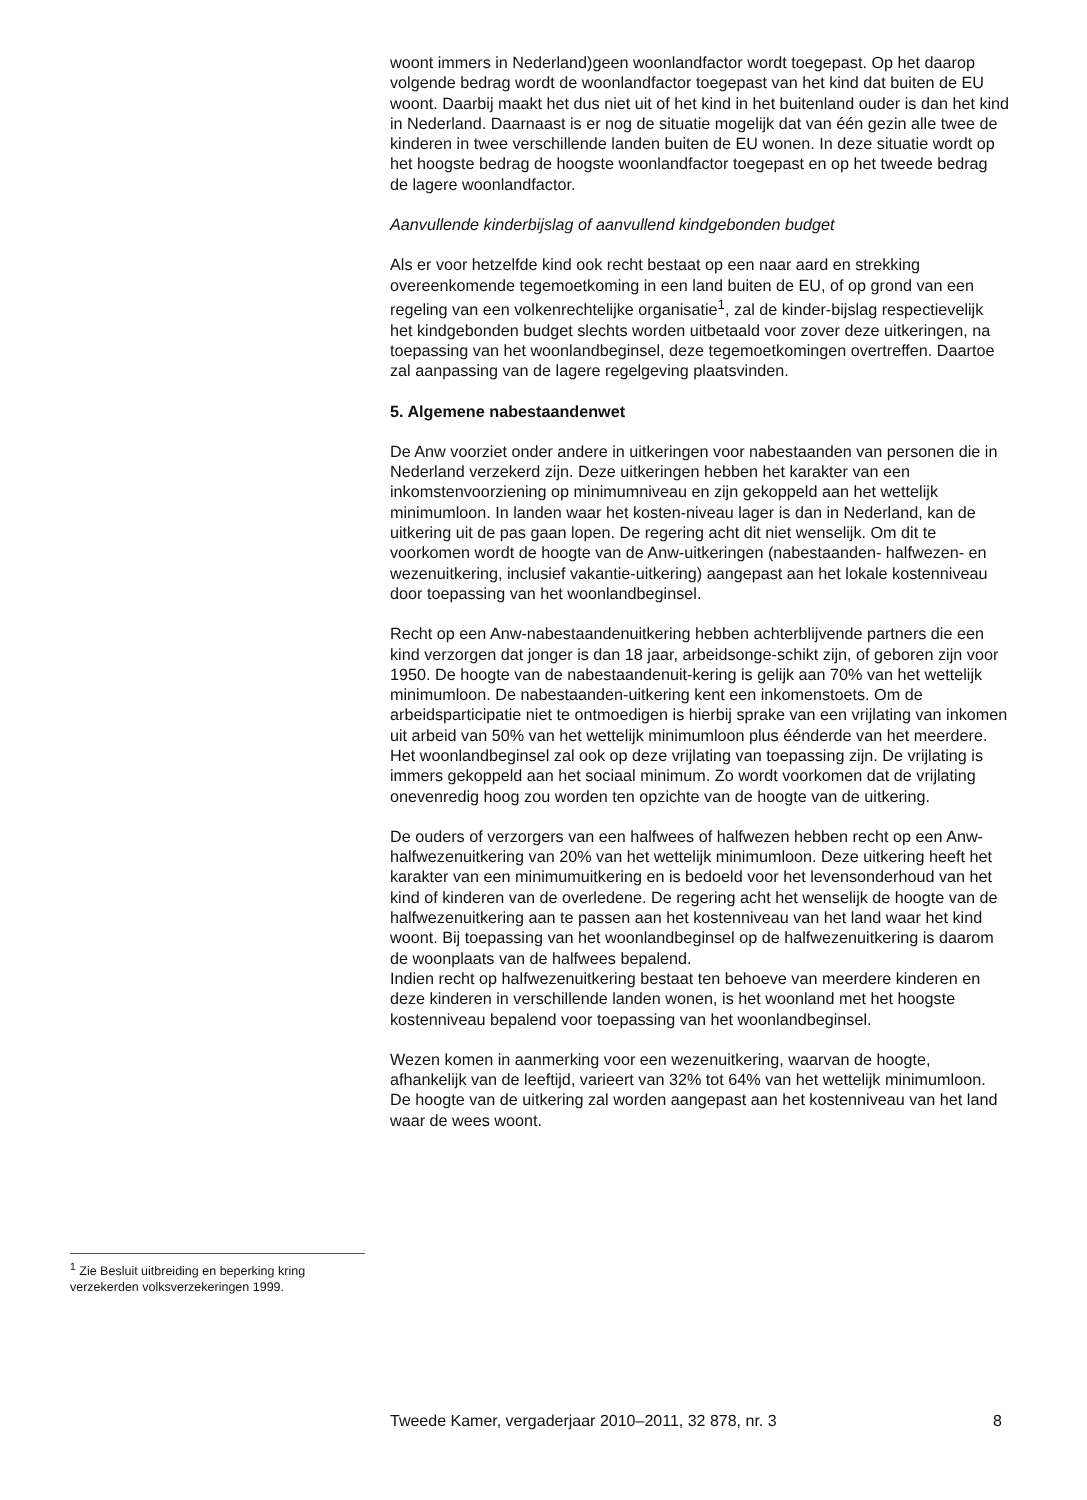woont immers in Nederland)geen woonlandfactor wordt toegepast. Op het daarop volgende bedrag wordt de woonlandfactor toegepast van het kind dat buiten de EU woont. Daarbij maakt het dus niet uit of het kind in het buitenland ouder is dan het kind in Nederland. Daarnaast is er nog de situatie mogelijk dat van één gezin alle twee de kinderen in twee verschillende landen buiten de EU wonen. In deze situatie wordt op het hoogste bedrag de hoogste woonlandfactor toegepast en op het tweede bedrag de lagere woonlandfactor.
Aanvullende kinderbijslag of aanvullend kindgebonden budget
Als er voor hetzelfde kind ook recht bestaat op een naar aard en strekking overeenkomende tegemoetkoming in een land buiten de EU, of op grond van een regeling van een volkenrechtelijke organisatie<sup>1</sup>, zal de kinder-bijslag respectievelijk het kindgebonden budget slechts worden uitbetaald voor zover deze uitkeringen, na toepassing van het woonlandbeginsel, deze tegemoetkomingen overtreffen. Daartoe zal aanpassing van de lagere regelgeving plaatsvinden.
5. Algemene nabestaandenwet
De Anw voorziet onder andere in uitkeringen voor nabestaanden van personen die in Nederland verzekerd zijn. Deze uitkeringen hebben het karakter van een inkomstenvoorziening op minimumniveau en zijn gekoppeld aan het wettelijk minimumloon. In landen waar het kosten-niveau lager is dan in Nederland, kan de uitkering uit de pas gaan lopen. De regering acht dit niet wenselijk. Om dit te voorkomen wordt de hoogte van de Anw-uitkeringen (nabestaanden- halfwezen- en wezenuitkering, inclusief vakantie-uitkering) aangepast aan het lokale kostenniveau door toepassing van het woonlandbeginsel.
Recht op een Anw-nabestaandenuitkering hebben achterblijvende partners die een kind verzorgen dat jonger is dan 18 jaar, arbeidsonge-schikt zijn, of geboren zijn voor 1950. De hoogte van de nabestaandenuit-kering is gelijk aan 70% van het wettelijk minimumloon. De nabestaanden-uitkering kent een inkomenstoets. Om de arbeidsparticipatie niet te ontmoedigen is hierbij sprake van een vrijlating van inkomen uit arbeid van 50% van het wettelijk minimumloon plus éénderde van het meerdere. Het woonlandbeginsel zal ook op deze vrijlating van toepassing zijn. De vrijlating is immers gekoppeld aan het sociaal minimum. Zo wordt voorkomen dat de vrijlating onevenredig hoog zou worden ten opzichte van de hoogte van de uitkering.
De ouders of verzorgers van een halfwees of halfwezen hebben recht op een Anw-halfwezenuitkering van 20% van het wettelijk minimumloon. Deze uitkering heeft het karakter van een minimumuitkering en is bedoeld voor het levensonderhoud van het kind of kinderen van de overledene. De regering acht het wenselijk de hoogte van de halfwezenuitkering aan te passen aan het kostenniveau van het land waar het kind woont. Bij toepassing van het woonlandbeginsel op de halfwezenuitkering is daarom de woonplaats van de halfwees bepalend.
Indien recht op halfwezenuitkering bestaat ten behoeve van meerdere kinderen en deze kinderen in verschillende landen wonen, is het woonland met het hoogste kostenniveau bepalend voor toepassing van het woonlandbeginsel.
Wezen komen in aanmerking voor een wezenuitkering, waarvan de hoogte, afhankelijk van de leeftijd, varieert van 32% tot 64% van het wettelijk minimumloon. De hoogte van de uitkering zal worden aangepast aan het kostenniveau van het land waar de wees woont.
<sup>1</sup> Zie Besluit uitbreiding en beperking kring verzekerden volksverzekeringen 1999.
Tweede Kamer, vergaderjaar 2010–2011, 32 878, nr. 3 8